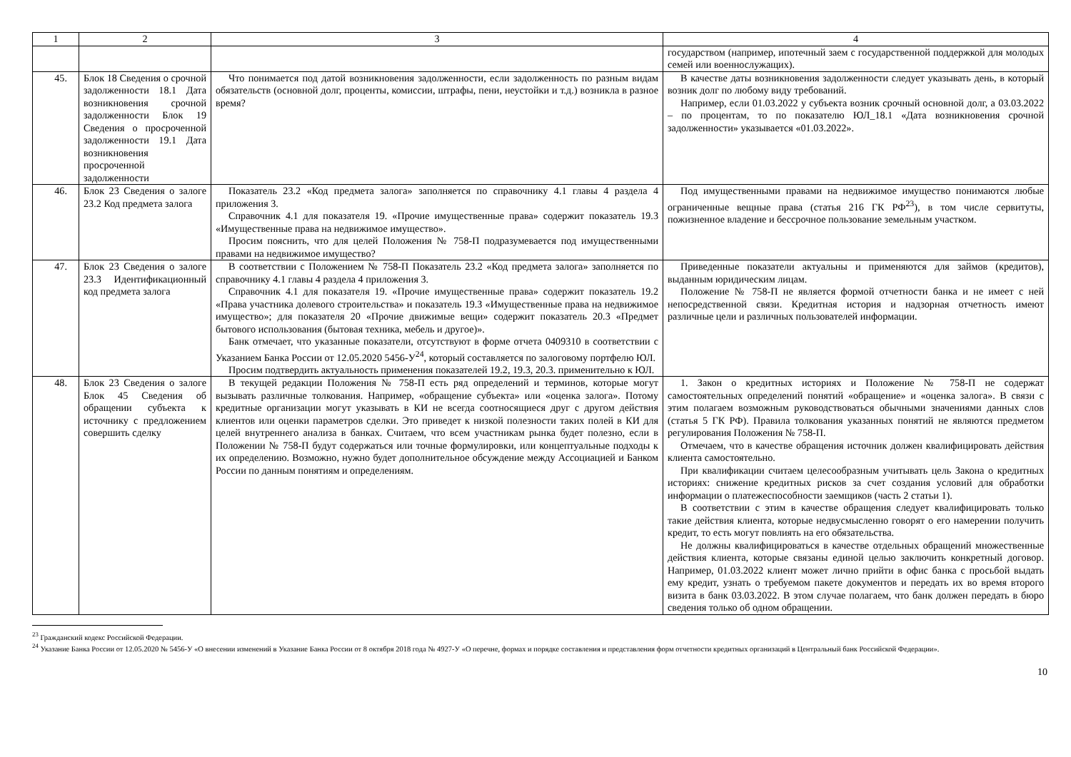| 1 | 2 | 3 | 4 |
| --- | --- | --- | --- |
| | | | государством (например, ипотечный заем с государственной поддержкой для молодых семей или военнослужащих). |
| 45. | Блок 18 Сведения о срочной задолженности 18.1 Дата возникновения срочной задолженности Блок 19 Сведения о просроченной задолженности 19.1 Дата возникновения просроченной задолженности | Что понимается под датой возникновения задолженности, если задолженность по разным видам обязательств (основной долг, проценты, комиссии, штрафы, пени, неустойки и т.д.) возникла в разное время? | В качестве даты возникновения задолженности следует указывать день, в который возник долг по любому виду требований. Например, если 01.03.2022 у субъекта возник срочный основной долг, а 03.03.2022 – по процентам, то по показателю ЮЛ_18.1 «Дата возникновения срочной задолженности» указывается «01.03.2022». |
| 46. | Блок 23 Сведения о залоге 23.2 Код предмета залога | Показатель 23.2 «Код предмета залога» заполняется по справочнику 4.1 главы 4 раздела 4 приложения 3. Справочник 4.1 для показателя 19. «Прочие имущественные права» содержит показатель 19.3 «Имущественные права на недвижимое имущество». Просим пояснить, что для целей Положения № 758-П подразумевается под имущественными правами на недвижимое имущество? | Под имущественными правами на недвижимое имущество понимаются любые ограниченные вещные права (статья 216 ГК РФ<sup>23</sup>), в том числе сервитуты, пожизненное владение и бессрочное пользование земельным участком. |
| 47. | Блок 23 Сведения о залоге 23.3 Идентификационный код предмета залога | В соответствии с Положением № 758-П Показатель 23.2 «Код предмета залога» заполняется по справочнику 4.1 главы 4 раздела 4 приложения 3. Справочник 4.1 для показателя 19. «Прочие имущественные права» содержит показатель 19.2 «Права участника долевого строительства» и показатель 19.3 «Имущественные права на недвижимое имущество»; для показателя 20 «Прочие движимые вещи» содержит показатель 20.3 «Предмет бытового использования (бытовая техника, мебель и другое)». Банк отмечает, что указанные показатели, отсутствуют в форме отчета 0409310 в соответствии с Указанием Банка России от 12.05.2020 5456-У<sup>24</sup>, который составляется по залоговому портфелю ЮЛ. Просим подтвердить актуальность применения показателей 19.2, 19.3, 20.3. применительно к ЮЛ. | Приведенные показатели актуальны и применяются для займов (кредитов), выданным юридическим лицам. Положение № 758-П не является формой отчетности банка и не имеет с ней непосредственной связи. Кредитная история и надзорная отчетность имеют различные цели и различных пользователей информации. |
| 48. | Блок 23 Сведения о залоге Блок 45 Сведения об обращении субъекта к источнику с предложением совершить сделку | В текущей редакции Положения № 758-П есть ряд определений и терминов, которые могут вызывать различные толкования. Например, «обращение субъекта» или «оценка залога». Потому кредитные организации могут указывать в КИ не всегда соотносящиеся друг с другом действия клиентов или оценки параметров сделки. Это приведет к низкой полезности таких полей в КИ для целей внутреннего анализа в банках. Считаем, что всем участникам рынка будет полезно, если в Положении № 758-П будут содержаться или точные формулировки, или концептуальные подходы к их определению. Возможно, нужно будет дополнительное обсуждение между Ассоциацией и Банком России по данным понятиям и определениям. | 1. Закон о кредитных историях и Положение № 758-П не содержат самостоятельных определений понятий «обращение» и «оценка залога». В связи с этим полагаем возможным руководствоваться обычными значениями данных слов (статья 5 ГК РФ). Правила толкования указанных понятий не являются предметом регулирования Положения № 758-П. Отмечаем, что в качестве обращения источник должен квалифицировать действия клиента самостоятельно. При квалификации считаем целесообразным учитывать цель Закона о кредитных историях: снижение кредитных рисков за счет создания условий для обработки информации о платежеспособности заемщиков (часть 2 статьи 1). В соответствии с этим в качестве обращения следует квалифицировать только такие действия клиента, которые недвусмысленно говорят о его намерении получить кредит, то есть могут повлиять на его обязательства. Не должны квалифицироваться в качестве отдельных обращений множественные действия клиента, которые связаны единой целью заключить конкретный договор. Например, 01.03.2022 клиент может лично прийти в офис банка с просьбой выдать ему кредит, узнать о требуемом пакете документов и передать их во время второго визита в банк 03.03.2022. В этом случае полагаем, что банк должен передать в бюро сведения только об одном обращении. |
<sup>23</sup> Гражданский кодекс Российской Федерации.
<sup>24</sup> Указание Банка России от 12.05.2020 № 5456-У «О внесении изменений в Указание Банка России от 8 октября 2018 года № 4927-У «О перечне, формах и порядке составления и представления форм отчетности кредитных организаций в Центральный банк Российской Федерации».
10